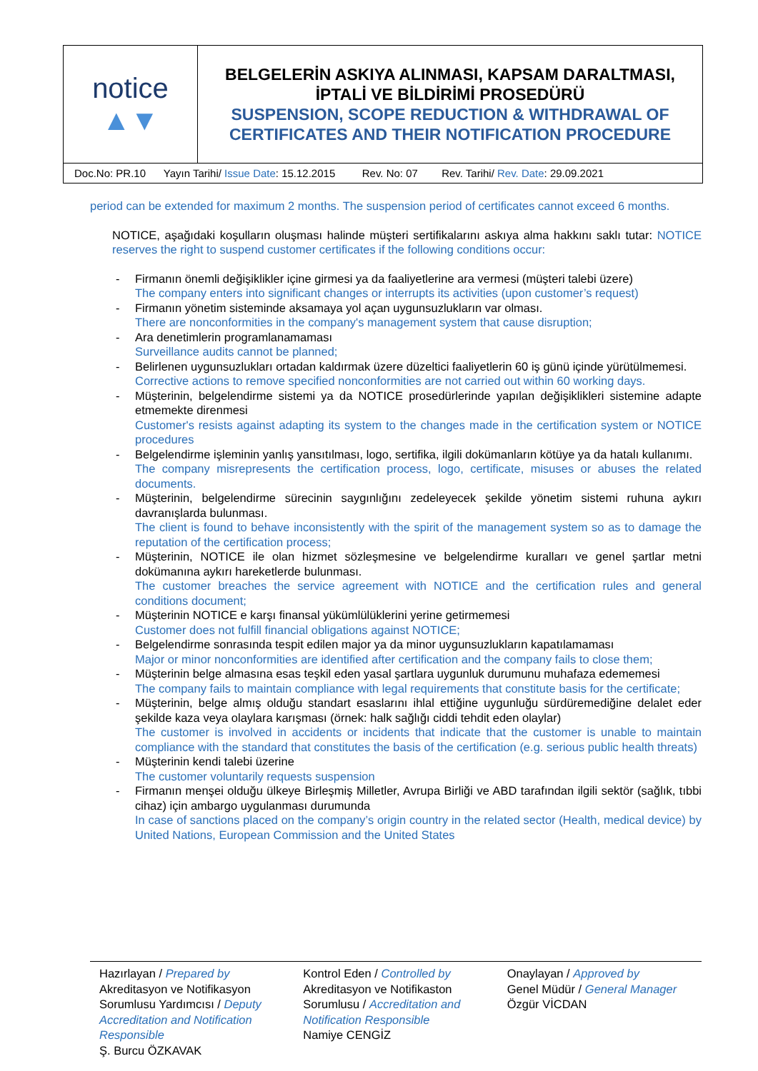| notice ▲▼ | BELGELERİN ASKIYA ALINMASI, KAPSAM DARALTMASI, İPTALİ VE BİLDİRİMİ PROSEDÜRÜ SUSPENSION, SCOPE REDUCTION & WITHDRAWAL OF CERTIFICATES AND THEIR NOTIFICATION PROCEDURE |
| Doc.No: PR.10 Yayın Tarihi/ Issue Date : 15.12.2015 Rev. No: 07 Rev. Tarihi/ Rev. Date : 29.09.2021 | |
period can be extended for maximum 2 months. The suspension period of certificates cannot exceed 6 months.
NOTICE, aşağıdaki koşulların oluşması halinde müşteri sertifikalarını askıya alma hakkını saklı tutar: NOTICE reserves the right to suspend customer certificates if the following conditions occur:
- Firmanın önemli değişiklikler içine girmesi ya da faaliyetlerine ara vermesi (müşteri talebi üzere)
The company enters into significant changes or interrupts its activities (upon customer’s request)
- Firmanın yönetim sisteminde aksamaya yol açan uygunsuzlukların var olması.
There are nonconformities in the company's management system that cause disruption;
- Ara denetimlerin programlanamaması
Surveillance audits cannot be planned;
- Belirlenen uygunsuzlukları ortadan kaldırmak üzere düzeltici faaliyetlerin 60 iş günü içinde yürütülmemesi.
Corrective actions to remove specified nonconformities are not carried out within 60 working days.
- Müşterinin, belgelendirme sistemi ya da NOTICE prosedürlerinde yapılan değişiklikleri sistemine adapte etmemekte direnmesi
Customer's resists against adapting its system to the changes made in the certification system or NOTICE procedures
- Belgelendirme işleminin yanlış yansıtılması, logo, sertifika, ilgili dokümanların kötüye ya da hatalı kullanımı.
The company misrepresents the certification process, logo, certificate, misuses or abuses the related documents.
- Müşterinin, belgelendirme sürecinin saygınlığını zedeleyecek şekilde yönetim sistemi ruhuna aykırı davranışlarda bulunması.
The client is found to behave inconsistently with the spirit of the management system so as to damage the reputation of the certification process;
- Müşterinin, NOTICE ile olan hizmet sözleşmesine ve belgelendirme kuralları ve genel şartlar metni dokümanına aykırı hareketlerde bulunması.
The customer breaches the service agreement with NOTICE and the certification rules and general conditions document;
- Müşterinin NOTICE e karşı finansal yükümlülüklerini yerine getirmemesi
Customer does not fulfill financial obligations against NOTICE;
- Belgelendirme sonrasında tespit edilen major ya da minor uygunsuzlukların kapatılamaması
Major or minor nonconformities are identified after certification and the company fails to close them;
- Müşterinin belge almasına esas teşkil eden yasal şartlara uygunluk durumunu muhafaza edememesi
The company fails to maintain compliance with legal requirements that constitute basis for the certificate;
- Müşterinin, belge almış olduğu standart esaslarını ihlal ettiğine uygunluğu sürdüremediğine delalet eder şekilde kaza veya olaylara karışması (örnek: halk sağlığı ciddi tehdit eden olaylar)
The customer is involved in accidents or incidents that indicate that the customer is unable to maintain compliance with the standard that constitutes the basis of the certification (e.g. serious public health threats)
- Müşterinin kendi talebi üzerine
The customer voluntarily requests suspension
- Firmanın menşei olduğu ülkeye Birleşmiş Milletler, Avrupa Birliği ve ABD tarafından ilgili sektör (sağlık, tıbbi cihaz) için ambargo uygulanması durumunda
In case of sanctions placed on the company’s origin country in the related sector (Health, medical device) by United Nations, European Commission and the United States
Hazırlayan / Prepared by
Akreditasyon ve Notifikasyon Sorumlusu Yardımcısı / Deputy Accreditation and Notification Responsible
Ş. Burcu ÖZKAVAK
Kontrol Eden / Controlled by
Akreditasyon ve Notifikaston Sorumlusu / Accreditation and Notification Responsible
Namiye CENGİZ
Onaylayan / Approved by
Genel Müdür / General Manager
Özgür VİCDAN